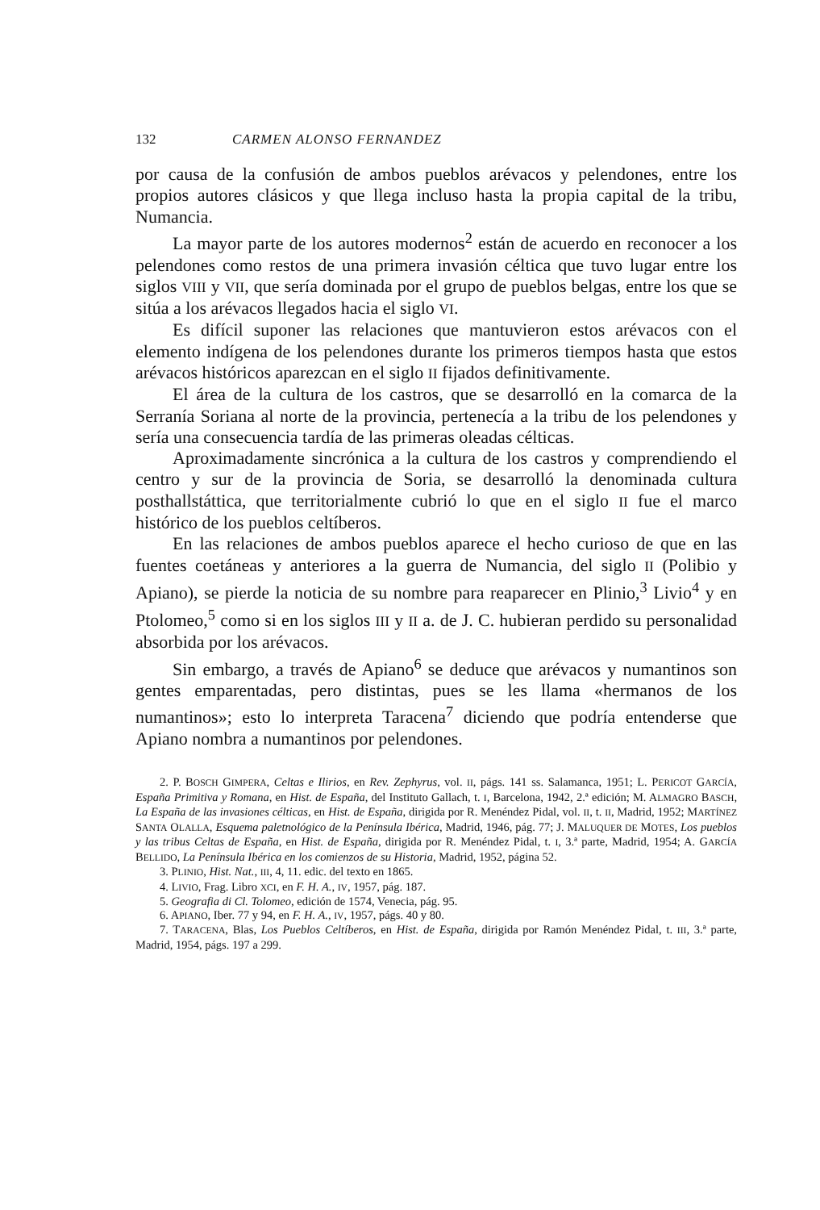132 CARMEN ALONSO FERNANDEZ
por causa de la confusión de ambos pueblos arévacos y pelendones, entre los propios autores clásicos y que llega incluso hasta la propia capital de la tribu, Numancia.
La mayor parte de los autores modernos<sup>2</sup> están de acuerdo en reconocer a los pelendones como restos de una primera invasión céltica que tuvo lugar entre los siglos VIII y VII, que sería dominada por el grupo de pueblos belgas, entre los que se sitúa a los arévacos llegados hacia el siglo VI.
Es difícil suponer las relaciones que mantuvieron estos arévacos con el elemento indígena de los pelendones durante los primeros tiempos hasta que estos arévacos históricos aparezcan en el siglo II fijados definitivamente.
El área de la cultura de los castros, que se desarrolló en la comarca de la Serranía Soriana al norte de la provincia, pertenecía a la tribu de los pelendones y sería una consecuencia tardía de las primeras oleadas célticas.
Aproximadamente sincrónica a la cultura de los castros y comprendiendo el centro y sur de la provincia de Soria, se desarrolló la denominada cultura posthallstáttica, que territorialmente cubrió lo que en el siglo II fue el marco histórico de los pueblos celtíberos.
En las relaciones de ambos pueblos aparece el hecho curioso de que en las fuentes coetáneas y anteriores a la guerra de Numancia, del siglo II (Polibio y Apiano), se pierde la noticia de su nombre para reaparecer en Plinio,<sup>3</sup> Livio<sup>4</sup> y en Ptolomeo,<sup>5</sup> como si en los siglos III y II a. de J. C. hubieran perdido su personalidad absorbida por los arévacos.
Sin embargo, a través de Apiano<sup>6</sup> se deduce que arévacos y numantinos son gentes emparentadas, pero distintas, pues se les llama «hermanos de los numantinos»; esto lo interpreta Taracena<sup>7</sup> diciendo que podría entenderse que Apiano nombra a numantinos por pelendones.
2. P. BOSCH GIMPERA, Celtas e Ilirios, en Rev. Zephyrus, vol. II, págs. 141 ss. Salamanca, 1951; L. PERICOT GARCÍA, España Primitiva y Romana, en Hist. de España, del Instituto Gallach, t. I, Barcelona, 1942, 2.ª edición; M. ALMAGRO BASCH, La España de las invasiones célticas, en Hist. de España, dirigida por R. Menéndez Pidal, vol. II, t. II, Madrid, 1952; MARTÍNEZ SANTA OLALLA, Esquema paletnológico de la Península Ibérica, Madrid, 1946, pág. 77; J. MALUQUER DE MOTES, Los pueblos y las tribus Celtas de España, en Hist. de España, dirigida por R. Menéndez Pidal, t. I, 3.ª parte, Madrid, 1954; A. GARCÍA BELLIDO, La Península Ibérica en los comienzos de su Historia, Madrid, 1952, página 52.
3. PLINIO, Hist. Nat., III, 4, 11. edic. del texto en 1865.
4. LIVIO, Frag. Libro XCI, en F. H. A., IV, 1957, pág. 187.
5. Geografia di Cl. Tolomeo, edición de 1574, Venecia, pág. 95.
6. APIANO, Iber. 77 y 94, en F. H. A., IV, 1957, págs. 40 y 80.
7. TARACENA, Blas, Los Pueblos Celtíberos, en Hist. de España, dirigida por Ramón Menéndez Pidal, t. III, 3.ª parte, Madrid, 1954, págs. 197 a 299.